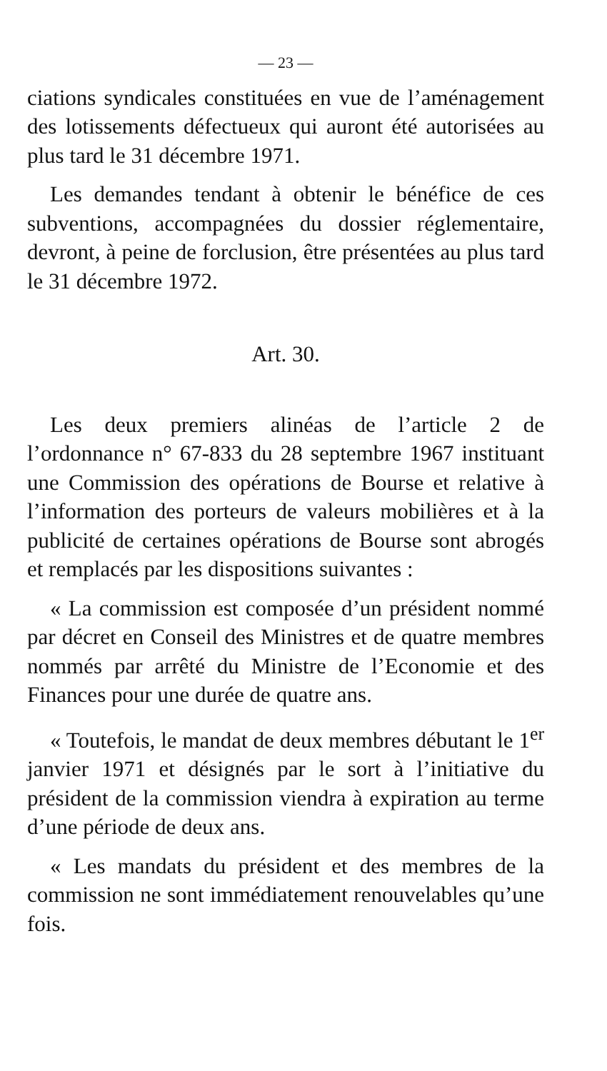— 23 —
ciations syndicales constituées en vue de l’aménagement des lotissements défectueux qui auront été autorisées au plus tard le 31 décembre 1971.
Les demandes tendant à obtenir le bénéfice de ces subventions, accompagnées du dossier réglementaire, devront, à peine de forclusion, être présentées au plus tard le 31 décembre 1972.
Art. 30.
Les deux premiers alinéas de l’article 2 de l’ordonnance n° 67-833 du 28 septembre 1967 instituant une Commission des opérations de Bourse et relative à l’information des porteurs de valeurs mobilières et à la publicité de certaines opérations de Bourse sont abrogés et remplacés par les dispositions suivantes :
« La commission est composée d’un président nommé par décret en Conseil des Ministres et de quatre membres nommés par arrêté du Ministre de l’Economie et des Finances pour une durée de quatre ans.
« Toutefois, le mandat de deux membres débutant le 1<sup>er</sup> janvier 1971 et désignés par le sort à l’initiative du président de la commission viendra à expiration au terme d’une période de deux ans.
« Les mandats du président et des membres de la commission ne sont immédiatement renouvelables qu’une fois.